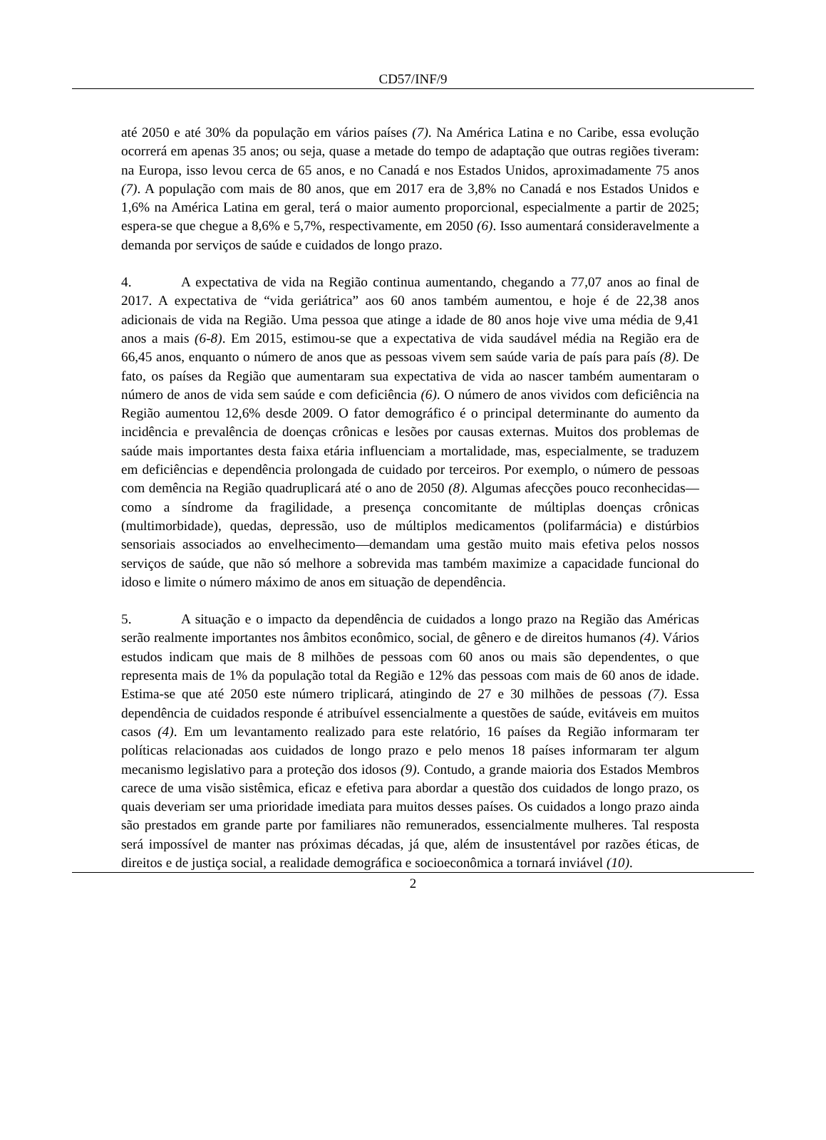CD57/INF/9
até 2050 e até 30% da população em vários países (7). Na América Latina e no Caribe, essa evolução ocorrerá em apenas 35 anos; ou seja, quase a metade do tempo de adaptação que outras regiões tiveram: na Europa, isso levou cerca de 65 anos, e no Canadá e nos Estados Unidos, aproximadamente 75 anos (7). A população com mais de 80 anos, que em 2017 era de 3,8% no Canadá e nos Estados Unidos e 1,6% na América Latina em geral, terá o maior aumento proporcional, especialmente a partir de 2025; espera-se que chegue a 8,6% e 5,7%, respectivamente, em 2050 (6). Isso aumentará consideravelmente a demanda por serviços de saúde e cuidados de longo prazo.
4. A expectativa de vida na Região continua aumentando, chegando a 77,07 anos ao final de 2017. A expectativa de “vida geriátrica” aos 60 anos também aumentou, e hoje é de 22,38 anos adicionais de vida na Região. Uma pessoa que atinge a idade de 80 anos hoje vive uma média de 9,41 anos a mais (6-8). Em 2015, estimou-se que a expectativa de vida saudável média na Região era de 66,45 anos, enquanto o número de anos que as pessoas vivem sem saúde varia de país para país (8). De fato, os países da Região que aumentaram sua expectativa de vida ao nascer também aumentaram o número de anos de vida sem saúde e com deficiência (6). O número de anos vividos com deficiência na Região aumentou 12,6% desde 2009. O fator demográfico é o principal determinante do aumento da incidência e prevalência de doenças crônicas e lesões por causas externas. Muitos dos problemas de saúde mais importantes desta faixa etária influenciam a mortalidade, mas, especialmente, se traduzem em deficiências e dependência prolongada de cuidado por terceiros. Por exemplo, o número de pessoas com demência na Região quadruplicará até o ano de 2050 (8). Algumas afecções pouco reconhecidas—como a síndrome da fragilidade, a presença concomitante de múltiplas doenças crônicas (multimorbidade), quedas, depressão, uso de múltiplos medicamentos (polifarmácia) e distúrbios sensoriais associados ao envelhecimento—demandam uma gestão muito mais efetiva pelos nossos serviços de saúde, que não só melhore a sobrevida mas também maximize a capacidade funcional do idoso e limite o número máximo de anos em situação de dependência.
5. A situação e o impacto da dependência de cuidados a longo prazo na Região das Américas serão realmente importantes nos âmbitos econômico, social, de gênero e de direitos humanos (4). Vários estudos indicam que mais de 8 milhões de pessoas com 60 anos ou mais são dependentes, o que representa mais de 1% da população total da Região e 12% das pessoas com mais de 60 anos de idade. Estima-se que até 2050 este número triplicará, atingindo de 27 e 30 milhões de pessoas (7). Essa dependência de cuidados responde é atribuível essencialmente a questões de saúde, evitáveis em muitos casos (4). Em um levantamento realizado para este relatório, 16 países da Região informaram ter políticas relacionadas aos cuidados de longo prazo e pelo menos 18 países informaram ter algum mecanismo legislativo para a proteção dos idosos (9). Contudo, a grande maioria dos Estados Membros carece de uma visão sistêmica, eficaz e efetiva para abordar a questão dos cuidados de longo prazo, os quais deveriam ser uma prioridade imediata para muitos desses países. Os cuidados a longo prazo ainda são prestados em grande parte por familiares não remunerados, essencialmente mulheres. Tal resposta será impossível de manter nas próximas décadas, já que, além de insustentável por razões éticas, de direitos e de justiça social, a realidade demográfica e socioeconômica a tornará inviável (10).
2